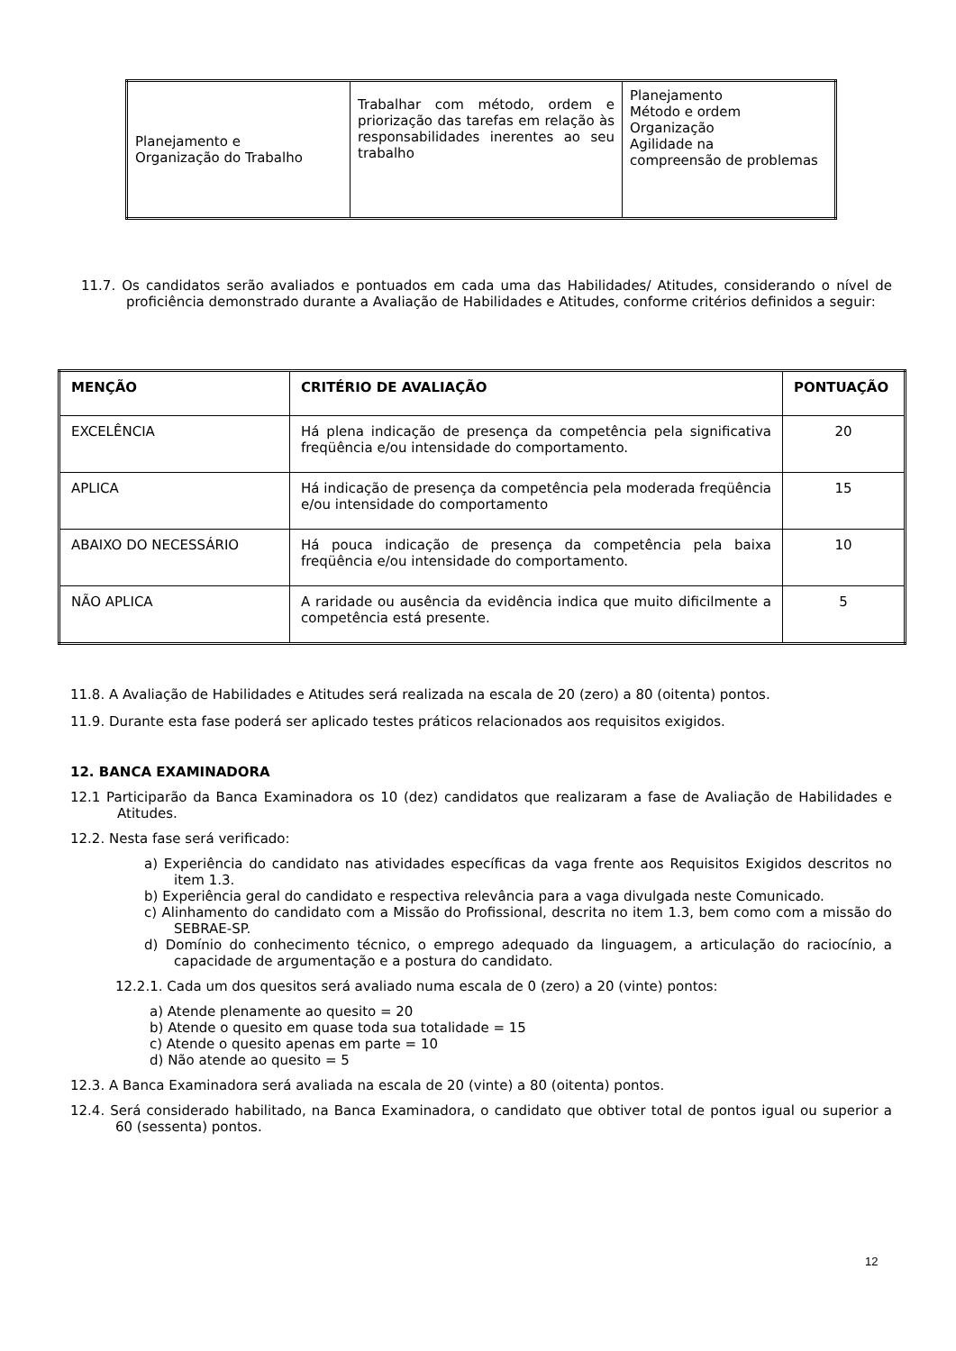| Planejamento e Organização do Trabalho | Trabalhar com método, ordem e priorização das tarefas em relação às responsabilidades inerentes ao seu trabalho | Planejamento Método e ordem Organização Agilidade na compreensão de problemas |
11.7. Os candidatos serão avaliados e pontuados em cada uma das Habilidades/ Atitudes, considerando o nível de proficiência demonstrado durante a Avaliação de Habilidades e Atitudes, conforme critérios definidos a seguir:
| MENÇÃO | CRITÉRIO DE AVALIAÇÃO | PONTUAÇÃO |
| --- | --- | --- |
| EXCELÊNCIA | Há plena indicação de presença da competência pela significativa freqüência e/ou intensidade do comportamento. | 20 |
| APLICA | Há indicação de presença da competência pela moderada freqüência e/ou intensidade do comportamento | 15 |
| ABAIXO DO NECESSÁRIO | Há pouca indicação de presença da competência pela baixa freqüência e/ou intensidade do comportamento. | 10 |
| NÃO APLICA | A raridade ou ausência da evidência indica que muito dificilmente a competência está presente. | 5 |
11.8. A Avaliação de Habilidades e Atitudes será realizada na escala de 20 (zero) a 80 (oitenta) pontos.
11.9. Durante esta fase poderá ser aplicado testes práticos relacionados aos requisitos exigidos.
12. BANCA EXAMINADORA
12.1 Participarão da Banca Examinadora os 10 (dez) candidatos que realizaram a fase de Avaliação de Habilidades e Atitudes.
12.2. Nesta fase será verificado:
a) Experiência do candidato nas atividades específicas da vaga frente aos Requisitos Exigidos descritos no item 1.3.
b) Experiência geral do candidato e respectiva relevância para a vaga divulgada neste Comunicado.
c) Alinhamento do candidato com a Missão do Profissional, descrita no item 1.3, bem como com a missão do SEBRAE-SP.
d) Domínio do conhecimento técnico, o emprego adequado da linguagem, a articulação do raciocínio, a capacidade de argumentação e a postura do candidato.
12.2.1. Cada um dos quesitos será avaliado numa escala de 0 (zero) a 20 (vinte) pontos:
a) Atende plenamente ao quesito = 20
b) Atende o quesito em quase toda sua totalidade = 15
c) Atende o quesito apenas em parte = 10
d) Não atende ao quesito = 5
12.3. A Banca Examinadora será avaliada na escala de 20 (vinte) a 80 (oitenta) pontos.
12.4. Será considerado habilitado, na Banca Examinadora, o candidato que obtiver total de pontos igual ou superior a 60 (sessenta) pontos.
12